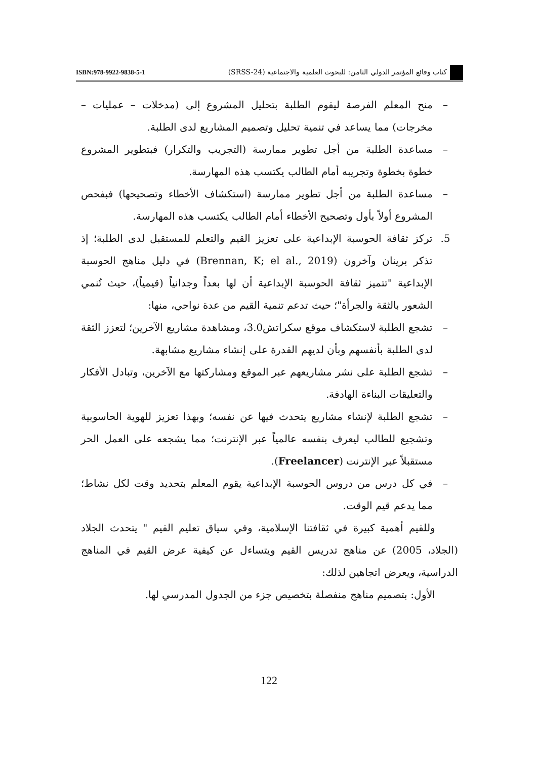كتاب وقائع المؤتمر الدولي الثامن: للبحوث العلمية والاجتماعية (SRSS-24)
ISBN:978-9922-9838-5-1
– منح المعلم الفرصة ليقوم الطلبة بتحليل المشروع إلى (مدخلات – عمليات – مخرجات) مما يساعد في تنمية تحليل وتصميم المشاريع لدى الطلبة.
– مساعدة الطلبة من أجل تطوير ممارسة (التجريب والتكرار) فبتطوير المشروع خطوة بخطوة وتجريبه أمام الطالب يكتسب هذه المهارسة.
– مساعدة الطلبة من أجل تطوير ممارسة (استكشاف الأخطاء وتصحيحها) فبفحص المشروع أولاً بأول وتصحيح الأخطاء أمام الطالب يكتسب هذه المهارسة.
5. تركز ثقافة الحوسبة الإبداعية على تعزيز القيم والتعلم للمستقبل لدى الطلبة؛ إذ تذكر برينان وآخرون (Brennan, K; el al., 2019) في دليل مناهج الحوسبة الإبداعية "تتميز ثقافة الحوسبة الإبداعية أن لها بعداً وجدانياً (قيمياً)، حيث تُنمي الشعور بالثقة والجرأة"؛ حيث تدعم تنمية القيم من عدة نواحي، منها:
– تشجع الطلبة لاستكشاف موقع سكراتش3.0، ومشاهدة مشاريع الآخرين؛ لتعزز الثقة لدى الطلبة بأنفسهم وبأن لديهم القدرة على إنشاء مشاريع مشابهة.
– تشجع الطلبة على نشر مشاريعهم عبر الموقع ومشاركتها مع الآخرين، وتبادل الأفكار والتعليقات البناءة الهادفة.
– تشجع الطلبة لإنشاء مشاريع يتحدث فيها عن نفسه؛ وبهذا تعزيز للهوية الحاسوبية وتشجيع للطالب ليعرف بنفسه عالمياً عبر الإنترنت؛ مما يشجعه على العمل الحر مستقبلاً عبر الإنترنت (Freelancer).
– في كل درس من دروس الحوسبة الإبداعية يقوم المعلم بتحديد وقت لكل نشاط؛ مما يدعم قيم الوقت.
وللقيم أهمية كبيرة في ثقافتنا الإسلامية، وفي سياق تعليم القيم " يتحدث الجلاد (الجلاد، 2005) عن مناهج تدريس القيم ويتساءل عن كيفية عرض القيم في المناهج الدراسية، ويعرض اتجاهين لذلك:
الأول: بتصميم مناهج منفصلة بتخصيص جزء من الجدول المدرسي لها.
122